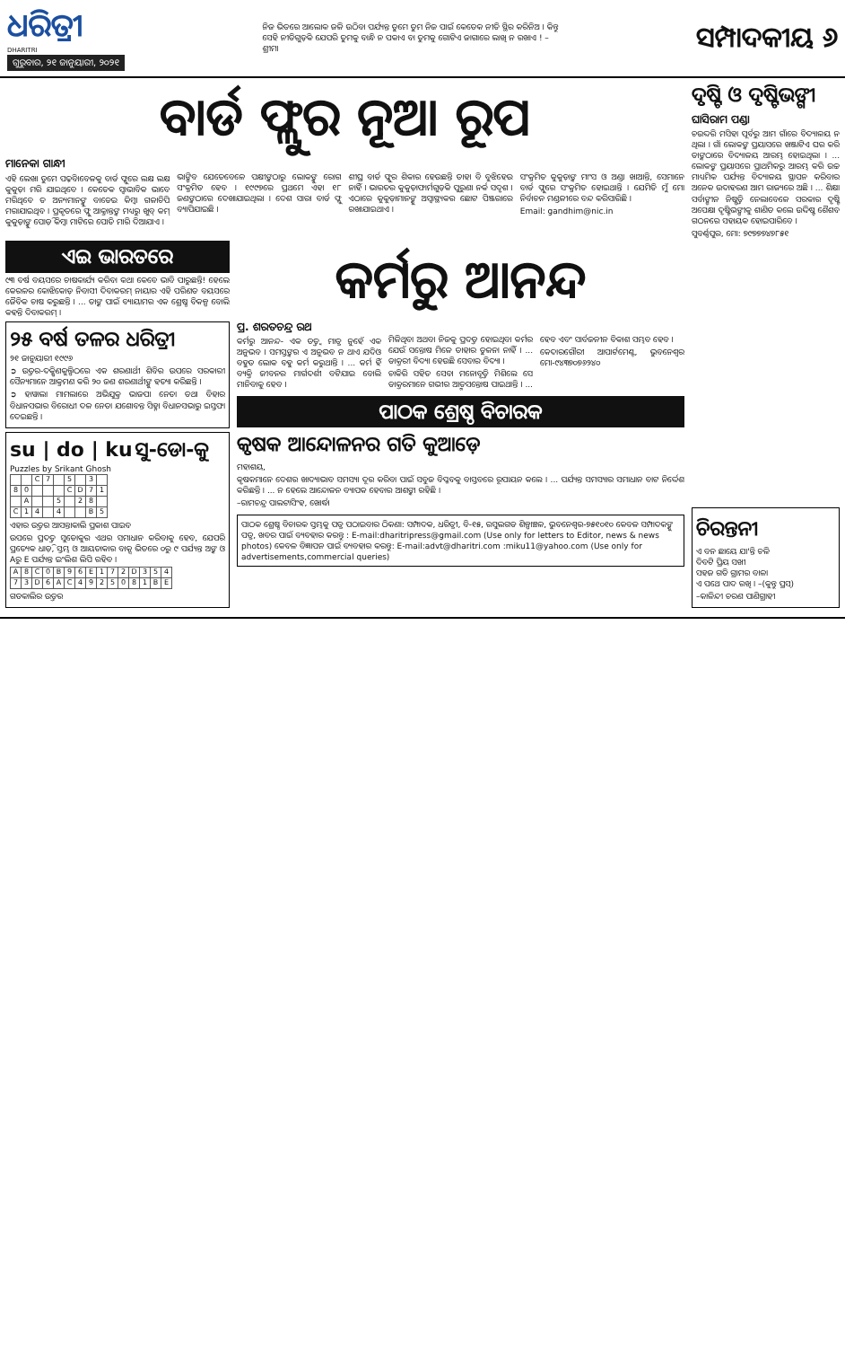ଧରିତ୍ରୀ
DHARITRI
ଗୁରୁବାର, ୨୧ ଜାନୁୟାରୀ, ୨୦୨୧
ନିଜ ଭିତରେ ଆଲୋକ ଜଳି ଉଠିବା ପର୍ଯ୍ୟନ୍ତ ତୁମେ ତୁମ ନିଜ ପାଇଁ କେତେକ ନୀତି ସ୍ଥିର କରିନିଅ । କିନ୍ତୁ ସେହି ନୀତିଗୁଡ଼ିକ ଯେପରି ତୁମକୁ ବାନ୍ଧି ନ ପକାଏ ବା ତୁମକୁ ଗୋଟିଏ ଜାଗାରେ ଲାଖି ନ ରଖାଏ ! –ଶ୍ରୀମା
ସମ୍ପାଦକୀୟ ୬
ବାର୍ଡ ଫ୍ଲୁର ନୂଆ ରୂପ
ମାନେକା ଗାନ୍ଧୀ
ଏହି ଲେଖା ତୁମେ ପଢ଼ିବାବେଳକୁ ବାର୍ଡ ଫ୍ଲୁରେ ଲକ୍ଷ ଲକ୍ଷ କୁକୁଡ଼ା ମରି ଯାଇଥିବେ । କେତେକ ସ୍ୱାଭାବିକ ଭାବେ ମରିଥିବେ ତ ଅନ୍ୟମାନଙ୍କୁ ବାଡେଇ କିମ୍ବା ଗଳାଚିପି ମରାଯାଇଥିବ । ପ୍ରକୃତରେ ଫ୍ଲୁ ଆକ୍ରାନ୍ତଙ୍କ ମଧ୍ୟରୁ ଖୁବ୍ କମ୍ କୁକୁଡ଼ାଙ୍କୁ ପୋଡ଼ି କିମ୍ବା ମାଟିରେ ପୋତି ମାରି ଦିଆଯାଏ ।
ଭାଙ୍ଗିବ ଯେତେବେଳେ ପକ୍ଷୀଙ୍କଠାରୁ ଲୋକଙ୍କୁ ରୋଗ ସଂକ୍ରମିତ ହେବ । ୧୯୯୭ରେ ପ୍ରଥମେ ଏହା ୧୮ ଜଣଙ୍କଠାରେ ଦେଖାଯାଇଥିଲା । ଦେଶ ସାରା ବାର୍ଡ ଫ୍ଲୁ ବ୍ୟାପିଯାଇଛି ।
ଶୀଘ୍ର ବାର୍ଡ ଫ୍ଲୁର ଶିକାର ହେଉଛନ୍ତି ତାହା ବି ବୁଝିହେଉ ନାହିଁ । ଭାରତର କୁକୁଡ଼ାଫାର୍ମଗୁଡ଼ିକ ପୁରୁଣା ନର୍କ ସଦୃଶ । ଏଠାରେ କୁକୁଡ଼ାମାନଙ୍କୁ ଅସ୍ୱାସ୍ଥ୍ୟକର ଛୋଟ ପିଞ୍ଜରାରେ ରଖାଯାଇଥାଏ ।
ସଂକ୍ରମିତ କୁକୁଡ଼ାଙ୍କ ମାଂସ ଓ ଅଣ୍ଡା ଖାଆନ୍ତି, ସେମାନେ ବାର୍ଡ ଫ୍ଲୁରେ ସଂକ୍ରମିତ ହୋଇଥାନ୍ତି । ଯେମିତି ମୁଁ ମୋ ନିର୍ବାଚନ ମଣ୍ଡଳୀରେ ବନ୍ଦ କରିସାରିଛି ।
Email: gandhim@nic.in
ଦୃଷ୍ଟି ଓ ଦୃଷ୍ଟିଭଙ୍ଗୀ
ଘାସିରାମ ପଣ୍ଡା
ଚଉଦ୍ଦରି ମସିହା ପୂର୍ବରୁ ଆମ ଗାଁରେ ବିଦ୍ୟାଳୟ ନ ଥିଲା । ଗାଁ ଲୋକଙ୍କ ପ୍ରୟାସରେ ଖଞ୍ଜାଟିଏ ଘର କରି ତାଙ୍କଠାରେ ବିଦ୍ୟାଳୟ ଆରମ୍ଭ ହୋଇଥିଲା । ... ଲୋକଙ୍କ ପ୍ରୟାସରେ ପ୍ରାଥମିକରୁ ଆରମ୍ଭ କରି ଉଚ୍ଚ ମାଧ୍ୟମିକ ପର୍ଯ୍ୟନ୍ତ ବିଦ୍ୟାଳୟ ସ୍ଥାପନ କରିବାର ଅନେକ ଉଦାହରଣ ଆମ ରାଜ୍ୟରେ ଅଛି । ... ଶିକ୍ଷା ସର୍ବାଙ୍ଗୀନ ନିଷ୍ପତ୍ତି ନେଲାବେଳେ ସରକାର ଦୃଷ୍ଟି ଅପେକ୍ଷା ଦୃଷ୍ଟିଭଙ୍ଗୀକୁ ଶାଣିତ କଲେ ଉଦ୍ଦିଷ୍ଟ ଶୈଶବ ଗଠନରେ ସହାୟକ ହୋଇପାରିବେ ।
ସୁବର୍ଣ୍ଣପୁର, ମୋ: ୭୯୭୭୭୪୭୮୫୧
ଏଇ ଭାରତରେ
୯୩ ବର୍ଷ ବୟସରେ ଚାଷକାର୍ଯ୍ୟ କରିବା କଥା କେବେ ଭାବି ପାରୁଛନ୍ତି! ହେଲେ କେରଳର କୋଝିକୋଡ଼ ନିବାସୀ ଦିବାକରମ୍ ନାୟାର ଏହି ପରିଣତ ବୟସରେ ଜୈବିକ ଚାଷ କରୁଛନ୍ତି । ... ତାଙ୍କ ପାଇଁ ବ୍ୟାୟାମର ଏକ ଶ୍ରେଷ୍ଠ ବିକଳ୍ପ ବୋଲି କହନ୍ତି ଦିବାକରମ୍ ।
୨୫ ବର୍ଷ ତଳର ଧରିତ୍ରୀ
୨୧ ଜାନୁୟାରୀ ୧୯୯୬
➲ ଉତ୍ତର-ଦକ୍ଷିଣକୁଲ୍ପିଠରେ ଏକ ଶରଣାର୍ଥୀ ଶିବିର ଉପରେ ସରକାରୀ ସୈନ୍ୟମାନେ ଆକ୍ରମଣ କରି ୨୦ ଜଣ ଶରଣାର୍ଥୀଙ୍କୁ ହତ୍ୟା କରିଛନ୍ତି ।
➲ ହାୱାଲା ମାମଲାରେ ଅଭିଯୁକ୍ତ ଭାଜପା ନେତା ତଥା ବିହାର ବିଧାନସଭାର ବିରୋଧୀ ଦଳ ନେତା ଯଶୋବନ୍ତ ସିହ୍ନା ବିଧାନସଭାରୁ ଇସ୍ତଫା ଦେଇଛନ୍ତି ।
su | do | ku ସୁ-ଡୋ-କୁ
Puzzles by Srikant Ghosh
| | | C | 7 | | 5 | | 3 | |
| 8 | 0 | | | | C | D | 7 | 1 |
| | A | | | 5 | | 2 | 8 | |
| C | 1 | 4 | | 4 | | | B | 5 |
ଏହାର ଉତ୍ତର ଆସନ୍ତାକାଲି ପ୍ରକାଶ ପାଇବ
ଉପରେ ପ୍ରଦତ୍ତ ସୁଡୋକୁର ଏଥର ସମାଧାନ କରିବାକୁ ହେବ, ଯେପରି ପ୍ରତ୍ୟେକ ଧାଡ଼ି, ସ୍ତମ୍ଭ ଓ ଆୟତାକାର ବାକ୍ସ ଭିତରେ ୦ରୁ ୯ ପର୍ଯ୍ୟନ୍ତ ଅଙ୍କ ଓ Aରୁ E ପର୍ଯ୍ୟନ୍ତ ଇଂଲିଶ ଲିପି ରହିବ ।
| A | 8 | C | 0 | B | 9 | 6 | E | 1 | 7 | 2 | D | 3 | 5 | 4 |
| 7 | 3 | D | 6 | A | C | 4 | 9 | 2 | 5 | 0 | 8 | 1 | B | E |
ଗତକାଲିର ଉତ୍ତର
କର୍ମରୁ ଆନନ୍ଦ
ପ୍ର. ଶରତଚନ୍ଦ୍ର ରଥ
କର୍ମରୁ ଆନନ୍ଦ- ଏକ ତତ୍ତ୍ୱ ମାତ୍ର ନୁହେଁ ଏକ ଅନୁଭବ । ସମସ୍ତଙ୍କର ଏ ଅନୁଭବ ନ ଥାଏ ଯଦିଓ ବହୁତ ଲୋକ ବହୁ କର୍ମ କରୁଥାନ୍ତି । ... କର୍ମ ହିଁ ବ୍ୟକ୍ତି ଜୀବନର ମାର୍ଗଦର୍ଶୀ ବଟିଯାଇ ବୋଲି ମାନିବାକୁ ହେବ ।
ମିଳିଥିବା ଅଥବା ନିଜକୁ ପ୍ରଦତ୍ତ ହୋଇଥିବା କର୍ମର ଯେଉଁ ସନ୍ତୋଷ ମିଳେ ତାହାର ତୁଳନା ନାହିଁ । ... ଡାକ୍ତରୀ ବିଦ୍ୟା ହେଉଛି ସେବାର ବିଦ୍ୟା ।
ଚାକିରି ସହିତ ସେବା ମନୋବୃତ୍ତି ମିଶିଲେ ସେ ଡାକ୍ତରମାନେ ଗଭୀର ଆତ୍ମସନ୍ତୋଷ ପାଇଥାନ୍ତି । ... ହେବ ଏବଂ ସାର୍ବଜନୀନ ବିକାଶ ସମ୍ଭବ ହେବ ।
କେଦାରଗୌରୀ ଆପାର୍ଟମେଣ୍ଟ, ଭୁବନେଶ୍ୱର ମୋ-୯୪୩୭୦୭୬୨୪୦
ପାଠକ ଶ୍ରେଷ୍ଠ ବିଚାରକ
କୃଷକ ଆନ୍ଦୋଳନର ଗତି କୁଆଡ଼େ
ମହାଶୟ,
କୃଷକମାନେ ଦେଶର ଖାଦ୍ୟାଭାବ ସମସ୍ୟା ଦୂର କରିବା ପାଇଁ ସବୁଜ ବିପ୍ଳବକୁ ବାସ୍ତବରେ ରୂପାୟନ କଲେ । ... ପର୍ଯ୍ୟନ୍ତ ସମସ୍ୟାର ସମାଧାନ ବାଟ ନିର୍ଦ୍ଦେଶ କରିଛନ୍ତି । ... ନ ହେଲେ ଆନ୍ଦୋଳନ ବ୍ୟାପକ ହେବାର ଆଶଙ୍କା ରହିଛି ।
–ରାମଚନ୍ଦ୍ର ପାଲଟାସିଂହ, ଖୋର୍ଦ୍ଧା
ପାଠକ ଶ୍ରେଷ୍ଠ ବିଚାରକ ସ୍ତମ୍ଭକୁ ପତ୍ର ପଠାଇବାର ଠିକଣା: ସମ୍ପାଦକ, ଧରିତ୍ରୀ, ବି-୧୫, ରସୁଲଗଡ ଶିଳ୍ପାଞ୍ଚଳ, ଭୁବନେଶ୍ୱର-୭୫୧୦୧୦ କେବଳ ସମ୍ପାଦକଙ୍କୁ ପତ୍ର, ଖବର ପାଇଁ ବ୍ୟବହାର କରନ୍ତୁ : E-mail:dharitripress@gmail.com (Use only for letters to Editor, news & news photos) କେବଳ ବିଜ୍ଞାପନ ପାଇଁ ବ୍ୟବହାର କରନ୍ତୁ: E-mail:advt@dharitri.com :miku11@yahoo.com (Use only for advertisements,commercial queries)
ଚିରନ୍ତନୀ
ଏ ବନ ଛାୟେ ଯା'ନ୍ତି ଚଳି
ଦିବଟି ପ୍ରିୟ ସଖୀ
ସହଜ ଗତି ଗ୍ରାମର ବାଳା
ଏ ପଥେ ପାଦ ରଖି । –(କୁନ୍ତୁ ପ୍ରସ୍)
–କାଳିନ୍ଦୀ ଚରଣ ପାଣିଗ୍ରାହୀ